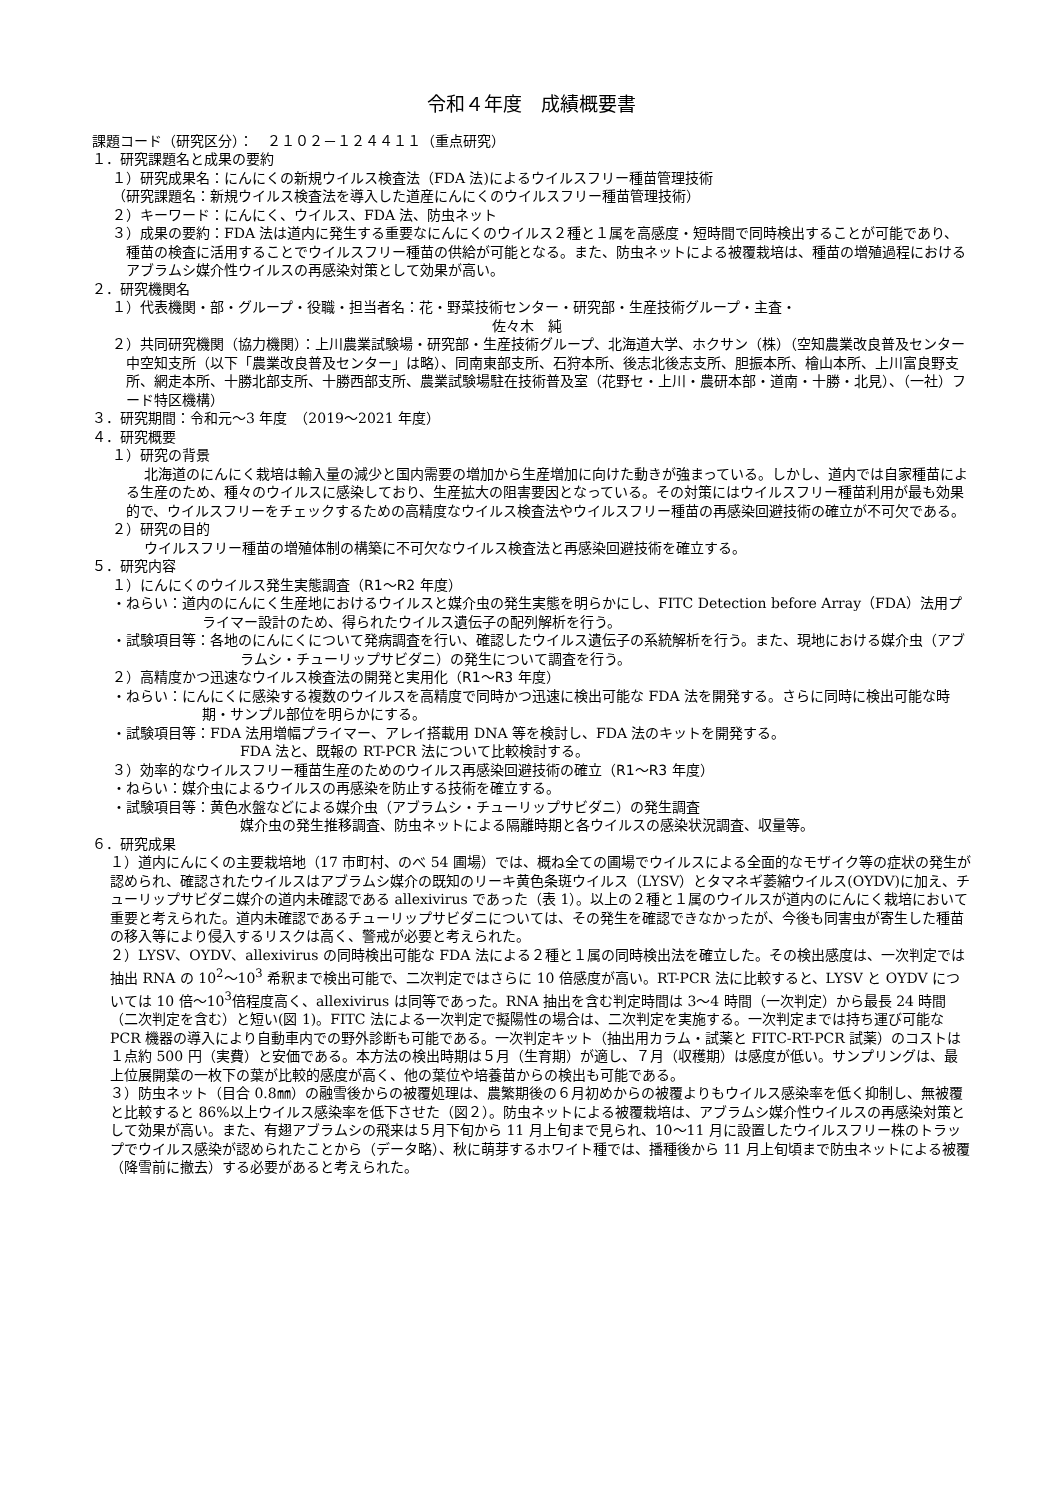令和４年度　成績概要書
課題コード（研究区分）：　２１０２－１２４４１１（重点研究）
１．研究課題名と成果の要約
１）研究成果名：にんにくの新規ウイルス検査法（FDA 法)によるウイルスフリー種苗管理技術
（研究課題名：新規ウイルス検査法を導入した道産にんにくのウイルスフリー種苗管理技術）
２）キーワード：にんにく、ウイルス、FDA 法、防虫ネット
３）成果の要約：FDA 法は道内に発生する重要なにんにくのウイルス２種と１属を高感度・短時間で同時検出することが可能であり、種苗の検査に活用することでウイルスフリー種苗の供給が可能となる。また、防虫ネットによる被覆栽培は、種苗の増殖過程におけるアブラムシ媒介性ウイルスの再感染対策として効果が高い。
２．研究機関名
１）代表機関・部・グループ・役職・担当者名：花・野菜技術センター・研究部・生産技術グループ・主査・
佐々木　純
２）共同研究機関（協力機関）：上川農業試験場・研究部・生産技術グループ、北海道大学、ホクサン（株）（空知農業改良普及センター中空知支所（以下「農業改良普及センター」は略）、同南東部支所、石狩本所、後志北後志支所、胆振本所、檜山本所、上川富良野支所、網走本所、十勝北部支所、十勝西部支所、農業試験場駐在技術普及室（花野セ・上川・農研本部・道南・十勝・北見）、（一社）フード特区機構）
３．研究期間：令和元～3 年度　（2019～2021 年度）
４．研究概要
１）研究の背景
北海道のにんにく栽培は輸入量の減少と国内需要の増加から生産増加に向けた動きが強まっている。しかし、道内では自家種苗による生産のため、種々のウイルスに感染しており、生産拡大の阻害要因となっている。その対策にはウイルスフリー種苗利用が最も効果的で、ウイルスフリーをチェックするための高精度なウイルス検査法やウイルスフリー種苗の再感染回避技術の確立が不可欠である。
２）研究の目的
ウイルスフリー種苗の増殖体制の構築に不可欠なウイルス検査法と再感染回避技術を確立する。
５．研究内容
１）にんにくのウイルス発生実態調査（R1～R2 年度）
・ねらい：道内のにんにく生産地におけるウイルスと媒介虫の発生実態を明らかにし、FITC Detection before Array（FDA）法用プライマー設計のため、得られたウイルス遺伝子の配列解析を行う。
・試験項目等：各地のにんにくについて発病調査を行い、確認したウイルス遺伝子の系統解析を行う。また、現地における媒介虫（アブラムシ・チューリップサビダニ）の発生について調査を行う。
２）高精度かつ迅速なウイルス検査法の開発と実用化（R1～R3 年度）
・ねらい：にんにくに感染する複数のウイルスを高精度で同時かつ迅速に検出可能な FDA 法を開発する。さらに同時に検出可能な時期・サンプル部位を明らかにする。
・試験項目等：FDA 法用増幅プライマー、アレイ搭載用 DNA 等を検討し、FDA 法のキットを開発する。
FDA 法と、既報の RT-PCR 法について比較検討する。
３）効率的なウイルスフリー種苗生産のためのウイルス再感染回避技術の確立（R1～R3 年度）
・ねらい：媒介虫によるウイルスの再感染を防止する技術を確立する。
・試験項目等：黄色水盤などによる媒介虫（アブラムシ・チューリップサビダニ）の発生調査
媒介虫の発生推移調査、防虫ネットによる隔離時期と各ウイルスの感染状況調査、収量等。
６．研究成果
１）道内にんにくの主要栽培地（17 市町村、のべ 54 圃場）では、概ね全ての圃場でウイルスによる全面的なモザイク等の症状の発生が認められ、確認されたウイルスはアブラムシ媒介の既知のリーキ黄色条斑ウイルス（LYSV）とタマネギ萎縮ウイルス(OYDV)に加え、チューリップサビダニ媒介の道内未確認である allexivirus であった（表 1）。以上の２種と１属のウイルスが道内のにんにく栽培において重要と考えられた。道内未確認であるチューリップサビダニについては、その発生を確認できなかったが、今後も同害虫が寄生した種苗の移入等により侵入するリスクは高く、警戒が必要と考えられた。
２）LYSV、OYDV、allexivirus の同時検出可能な FDA 法による２種と１属の同時検出法を確立した。その検出感度は、一次判定では抽出 RNA の 10<sup>2</sup>～10<sup>3</sup> 希釈まで検出可能で、二次判定ではさらに 10 倍感度が高い。RT-PCR 法に比較すると、LYSV と OYDV については 10 倍～10<sup>3</sup>倍程度高く、allexivirus は同等であった。RNA 抽出を含む判定時間は 3～4 時間（一次判定）から最長 24 時間（二次判定を含む）と短い(図 1)。FITC 法による一次判定で擬陽性の場合は、二次判定を実施する。一次判定までは持ち運び可能な PCR 機器の導入により自動車内での野外診断も可能である。一次判定キット（抽出用カラム・試薬と FITC-RT-PCR 試薬）のコストは１点約 500 円（実費）と安価である。本方法の検出時期は５月（生育期）が適し、７月（収穫期）は感度が低い。サンプリングは、最上位展開葉の一枚下の葉が比較的感度が高く、他の葉位や培養苗からの検出も可能である。
３）防虫ネット（目合 0.8㎜）の融雪後からの被覆処理は、農繁期後の６月初めからの被覆よりもウイルス感染率を低く抑制し、無被覆と比較すると 86%以上ウイルス感染率を低下させた（図２）。防虫ネットによる被覆栽培は、アブラムシ媒介性ウイルスの再感染対策として効果が高い。また、有翅アブラムシの飛来は５月下旬から 11 月上旬まで見られ、10～11 月に設置したウイルスフリー株のトラップでウイルス感染が認められたことから（データ略）、秋に萌芽するホワイト種では、播種後から 11 月上旬頃まで防虫ネットによる被覆（降雪前に撤去）する必要があると考えられた。